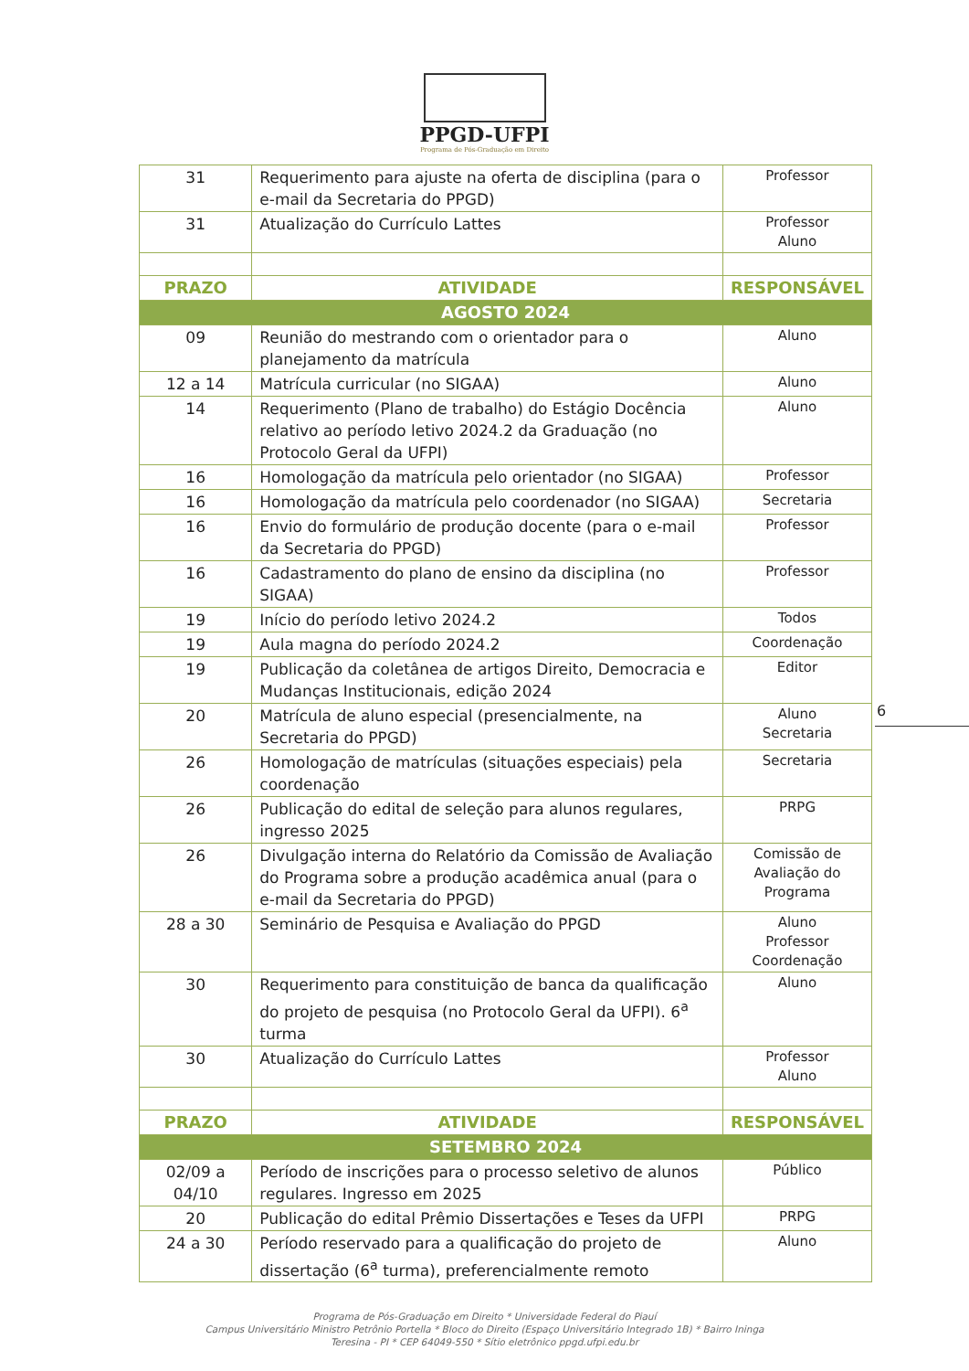PPGD-UFPI
Programa de Pós-Graduação em Direito
| 31 | Requerimento para ajuste na oferta de disciplina (para o e-mail da Secretaria do PPGD) | Professor |
| 31 | Atualização do Currículo Lattes | Professor Aluno |
| PRAZO | ATIVIDADE | RESPONSÁVEL |
| AGOSTO 2024 | | |
| 09 | Reunião do mestrando com o orientador para o planejamento da matrícula | Aluno |
| 12 a 14 | Matrícula curricular (no SIGAA) | Aluno |
| 14 | Requerimento (Plano de trabalho) do Estágio Docência relativo ao período letivo 2024.2 da Graduação (no Protocolo Geral da UFPI) | Aluno |
| 16 | Homologação da matrícula pelo orientador (no SIGAA) | Professor |
| 16 | Homologação da matrícula pelo coordenador (no SIGAA) | Secretaria |
| 16 | Envio do formulário de produção docente (para o e-mail da Secretaria do PPGD) | Professor |
| 16 | Cadastramento do plano de ensino da disciplina (no SIGAA) | Professor |
| 19 | Início do período letivo 2024.2 | Todos |
| 19 | Aula magna do período 2024.2 | Coordenação |
| 19 | Publicação da coletânea de artigos Direito, Democracia e Mudanças Institucionais, edição 2024 | Editor |
| 20 | Matrícula de aluno especial (presencialmente, na Secretaria do PPGD) | Aluno Secretaria |
| 26 | Homologação de matrículas (situações especiais) pela coordenação | Secretaria |
| 26 | Publicação do edital de seleção para alunos regulares, ingresso 2025 | PRPG |
| 26 | Divulgação interna do Relatório da Comissão de Avaliação do Programa sobre a produção acadêmica anual (para o e-mail da Secretaria do PPGD) | Comissão de Avaliação do Programa |
| 28 a 30 | Seminário de Pesquisa e Avaliação do PPGD | Aluno Professor Coordenação |
| 30 | Requerimento para constituição de banca da qualificação do projeto de pesquisa (no Protocolo Geral da UFPI). 6<sup>a</sup> turma | Aluno |
| 30 | Atualização do Currículo Lattes | Professor Aluno |
| PRAZO | ATIVIDADE | RESPONSÁVEL |
| SETEMBRO 2024 | | |
| 02/09 a 04/10 | Período de inscrições para o processo seletivo de alunos regulares. Ingresso em 2025 | Público |
| 20 | Publicação do edital Prêmio Dissertações e Teses da UFPI | PRPG |
| 24 a 30 | Período reservado para a qualificação do projeto de dissertação (6<sup>a</sup> turma), preferencialmente remoto | Aluno |
6
Programa de Pós-Graduação em Direito * Universidade Federal do Piauí
Campus Universitário Ministro Petrônio Portella * Bloco do Direito (Espaço Universitário Integrado 1B) * Bairro Ininga
Teresina - PI * CEP 64049-550 * Sítio eletrônico ppgd.ufpi.edu.br